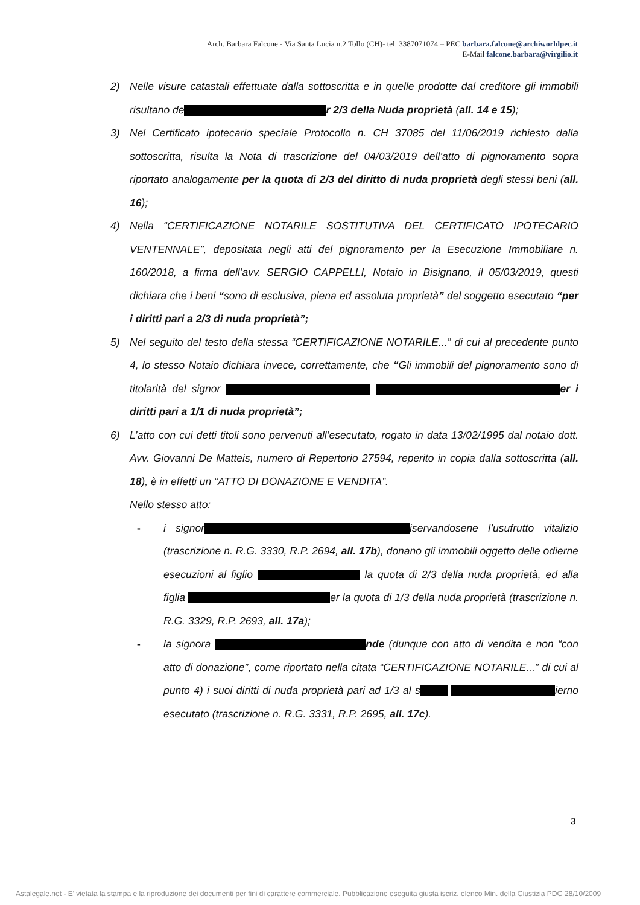Arch. Barbara Falcone - Via Santa Lucia n.2 Tollo (CH)- tel. 3387071074 – PEC barbara.falcone@archiworldpec.it
E-Mail falcone.barbara@virgilio.it
2) Nelle visure catastali effettuate dalla sottoscritta e in quelle prodotte dal creditore gli immobili risultano de r 2/3 della Nuda proprietà (all. 14 e 15);
3) Nel Certificato ipotecario speciale Protocollo n. CH 37085 del 11/06/2019 richiesto dalla sottoscritta, risulta la Nota di trascrizione del 04/03/2019 dell’atto di pignoramento sopra riportato analogamente per la quota di 2/3 del diritto di nuda proprietà degli stessi beni (all. 16);
4) Nella “CERTIFICAZIONE NOTARILE SOSTITUTIVA DEL CERTIFICATO IPOTECARIO VENTENNALE”, depositata negli atti del pignoramento per la Esecuzione Immobiliare n. 160/2018, a firma dell’avv. SERGIO CAPPELLI, Notaio in Bisignano, il 05/03/2019, questi dichiara che i beni “sono di esclusiva, piena ed assoluta proprietà” del soggetto esecutato “per i diritti pari a 2/3 di nuda proprietà”;
5) Nel seguito del testo della stessa “CERTIFICAZIONE NOTARILE...” di cui al precedente punto 4, lo stesso Notaio dichiara invece, correttamente, che “Gli immobili del pignoramento sono di titolarità del signor er i diritti pari a 1/1 di nuda proprietà”;
6) L’atto con cui detti titoli sono pervenuti all’esecutato, rogato in data 13/02/1995 dal notaio dott. Avv. Giovanni De Matteis, numero di Repertorio 27594, reperito in copia dalla sottoscritta (all. 18), è in effetti un “ATTO DI DONAZIONE E VENDITA”.
Nello stesso atto:
- i signor iservandosene l’usufrutto vitalizio (trascrizione n. R.G. 3330, R.P. 2694, all. 17b), donano gli immobili oggetto delle odierne esecuzioni al figlio la quota di 2/3 della nuda proprietà, ed alla figlia er la quota di 1/3 della nuda proprietà (trascrizione n. R.G. 3329, R.P. 2693, all. 17a);
- la signora nde (dunque con atto di vendita e non “con atto di donazione”, come riportato nella citata “CERTIFICAZIONE NOTARILE...” di cui al punto 4) i suoi diritti di nuda proprietà pari ad 1/3 al s ierno esecutato (trascrizione n. R.G. 3331, R.P. 2695, all. 17c).
3
Astalegale.net - E' vietata la stampa e la riproduzione dei documenti per fini di carattere commerciale. Pubblicazione eseguita giusta iscriz. elenco Min. della Giustizia PDG 28/10/2009